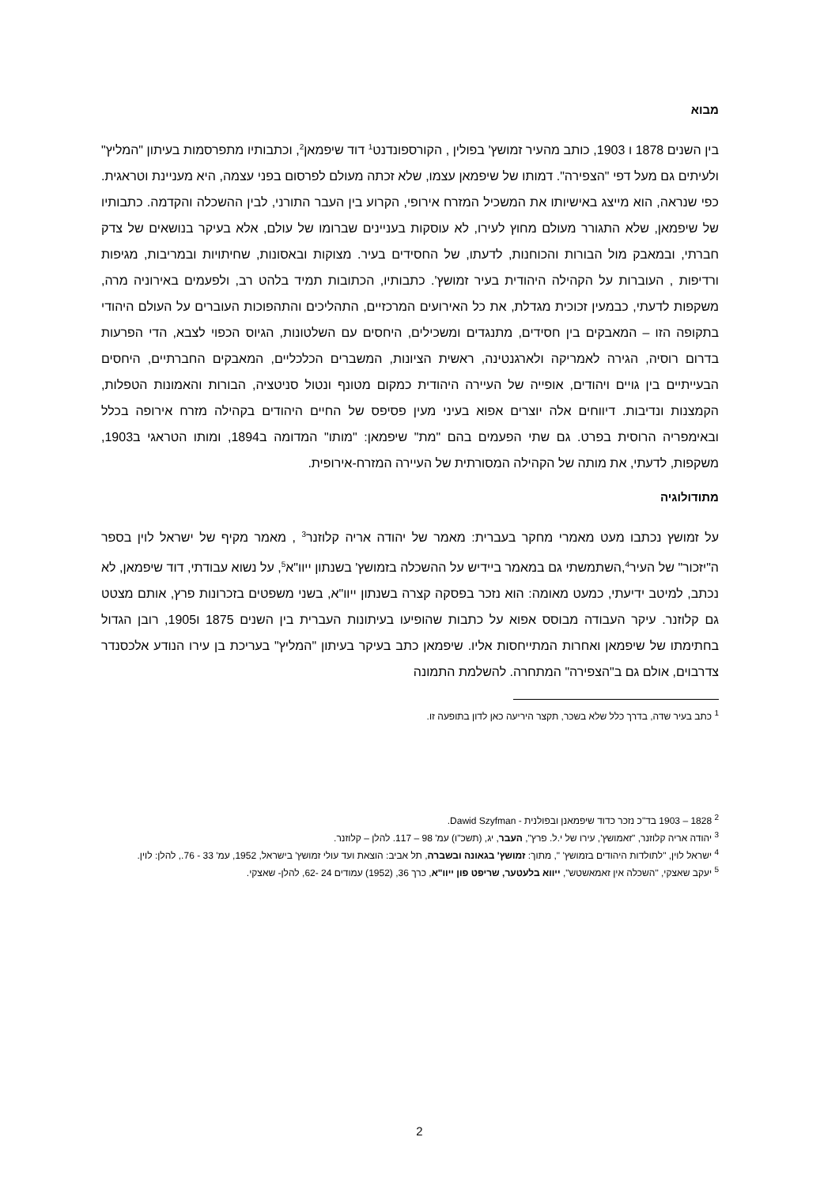מבוא
בין השנים 1878 ו 1903, כותב מהעיר זמושץ' בפולין , הקורספונדנט<sup>1</sup> דוד שיפמאן<sup>2</sup>, וכתבותיו מתפרסמות בעיתון "המליץ" ולעיתים גם מעל דפי "הצפירה". דמותו של שיפמאן עצמו, שלא זכתה מעולם לפרסום בפני עצמה, היא מעניינת וטראגית. כפי שנראה, הוא מייצג באישיותו את המשכיל המזרח אירופי, הקרוע בין העבר התורני, לבין ההשכלה והקדמה. כתבותיו של שיפמאן, שלא התגורר מעולם מחוץ לעירו, לא עוסקות בעניינים שברומו של עולם, אלא בעיקר בנושאים של צדק חברתי, ובמאבק מול הבורות והכוחנות, לדעתו, של החסידים בעיר. מצוקות ובאסונות, שחיתויות ובמריבות, מגיפות ורדיפות , העוברות על הקהילה היהודית בעיר זמושץ'. כתבותיו, הכתובות תמיד בלהט רב, ולפעמים באירוניה מרה, משקפות לדעתי, כבמעין זכוכית מגדלת, את כל האירועים המרכזיים, התהליכים והתהפוכות העוברים על העולם היהודי בתקופה הזו – המאבקים בין חסידים, מתנגדים ומשכילים, היחסים עם השלטונות, הגיוס הכפוי לצבא, הדי הפרעות בדרום רוסיה, הגירה לאמריקה ולארגנטינה, ראשית הציונות, המשברים הכלכליים, המאבקים החברתיים, היחסים הבעייתיים בין גויים ויהודים, אופייה של העיירה היהודית כמקום מטונף ונטול סניטציה, הבורות והאמונות הטפלות, הקמצנות ונדיבות. דיווחים אלה יוצרים אפוא בעיני מעין פסיפס של החיים היהודים בקהילה מזרח אירופה בכלל ובאימפריה הרוסית בפרט. גם שתי הפעמים בהם "מת" שיפמאן: "מותו" המדומה ב1894, ומותו הטראגי ב1903, משקפות, לדעתי, את מותה של הקהילה המסורתית של העיירה המזרח-אירופית.
מתודולוגיה
על זמושץ נכתבו מעט מאמרי מחקר בעברית: מאמר של יהודה אריה קלוזנר<sup>3</sup> , מאמר מקיף של ישראל לוין בספר ה"יזכור" של העיר<sup>4</sup>,השתמשתי גם במאמר ביידיש על ההשכלה בזמושץ' בשנתון ייוו"א<sup>5</sup>, על נשוא עבודתי, דוד שיפמאן, לא נכתב, למיטב ידיעתי, כמעט מאומה: הוא נזכר בפסקה קצרה בשנתון ייוו"א, בשני משפטים בזכרונות פרץ, אותם מצטט גם קלוזנר. עיקר העבודה מבוסס אפוא על כתבות שהופיעו בעיתונות העברית בין השנים 1875 ו1905, רובן הגדול בחתימתו של שיפמאן ואחרות המתייחסות אליו. שיפמאן כתב בעיקר בעיתון "המליץ" בעריכת בן עירו הנודע אלכסנדר צדרבוים, אולם גם ב"הצפירה" המתחרה. להשלמת התמונה
<sup>1</sup> כתב בעיר שדה, בדרך כלל שלא בשכר, תקצר היריעה כאן לדון בתופעה זו.
<sup>2</sup> 1828 – 1903 בד"כ נזכר כדוד שיפמאנן ובפולנית - Dawid Szyfman.
<sup>3</sup> יהודה אריה קלוזנר, "זאמושץ', עירו של י.ל. פרץ", העבר, יג, (תשכ"ו) עמ' 98 – 117. להלן – קלוזנר.
<sup>4</sup> ישראל לוין, "לתולדות היהודים בזמושץ' ", מתוך: זמושץ' בגאונה ובשברה, תל אביב: הוצאת ועד עולי זמושץ' בישראל, 1952, עמ' 33 - 76., להלן: לוין.
<sup>5</sup> יעקב שאצקי, "השכלה אין זאמאשטש", ייווא בלעטער, שריפט פון ייוו"א, כרך 36, (1952) עמודים 24 -62, להלן- שאצקי.
2